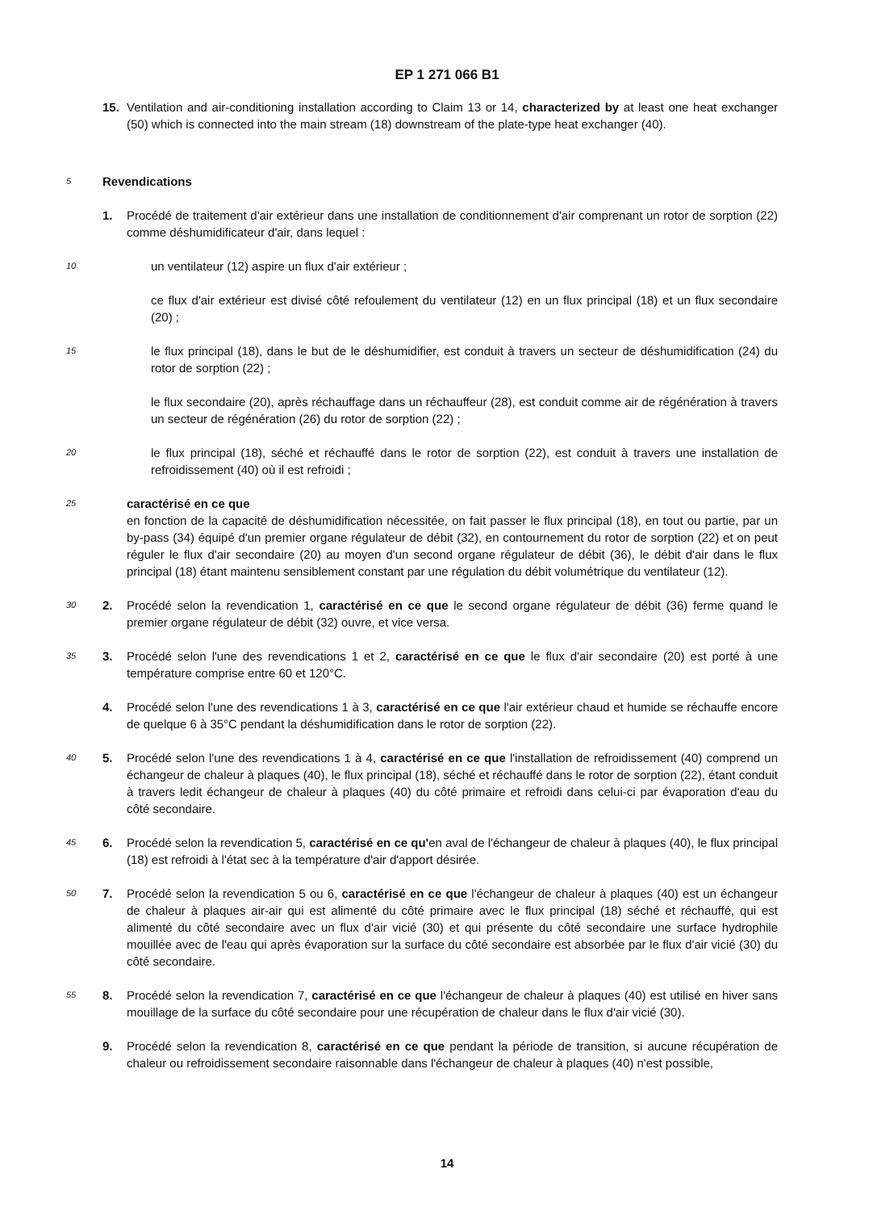EP 1 271 066 B1
15. Ventilation and air-conditioning installation according to Claim 13 or 14, characterized by at least one heat exchanger (50) which is connected into the main stream (18) downstream of the plate-type heat exchanger (40).
5
Revendications
1. Procédé de traitement d'air extérieur dans une installation de conditionnement d'air comprenant un rotor de sorption (22) comme déshumidificateur d'air, dans lequel :
10
un ventilateur (12) aspire un flux d'air extérieur ;
ce flux d'air extérieur est divisé côté refoulement du ventilateur (12) en un flux principal (18) et un flux secondaire (20) ;
15
le flux principal (18), dans le but de le déshumidifier, est conduit à travers un secteur de déshumidification (24) du rotor de sorption (22) ;
le flux secondaire (20), après réchauffage dans un réchauffeur (28), est conduit comme air de régénération à travers un secteur de régénération (26) du rotor de sorption (22) ;
20
le flux principal (18), séché et réchauffé dans le rotor de sorption (22), est conduit à travers une installation de refroidissement (40) où il est refroidi ;
25
caractérisé en ce que
en fonction de la capacité de déshumidification nécessitée, on fait passer le flux principal (18), en tout ou partie, par un by-pass (34) équipé d'un premier organe régulateur de débit (32), en contournement du rotor de sorption (22) et on peut réguler le flux d'air secondaire (20) au moyen d'un second organe régulateur de débit (36), le débit d'air dans le flux principal (18) étant maintenu sensiblement constant par une régulation du débit volumétrique du ventilateur (12).
30
2. Procédé selon la revendication 1, caractérisé en ce que le second organe régulateur de débit (36) ferme quand le premier organe régulateur de débit (32) ouvre, et vice versa.
35
3. Procédé selon l'une des revendications 1 et 2, caractérisé en ce que le flux d'air secondaire (20) est porté à une température comprise entre 60 et 120°C.
4. Procédé selon l'une des revendications 1 à 3, caractérisé en ce que l'air extérieur chaud et humide se réchauffe encore de quelque 6 à 35°C pendant la déshumidification dans le rotor de sorption (22).
40
5. Procédé selon l'une des revendications 1 à 4, caractérisé en ce que l'installation de refroidissement (40) comprend un échangeur de chaleur à plaques (40), le flux principal (18), séché et réchauffé dans le rotor de sorption (22), étant conduit à travers ledit échangeur de chaleur à plaques (40) du côté primaire et refroidi dans celui-ci par évaporation d'eau du côté secondaire.
45
6. Procédé selon la revendication 5, caractérisé en ce qu'en aval de l'échangeur de chaleur à plaques (40), le flux principal (18) est refroidi à l'état sec à la température d'air d'apport désirée.
50
7. Procédé selon la revendication 5 ou 6, caractérisé en ce que l'échangeur de chaleur à plaques (40) est un échangeur de chaleur à plaques air-air qui est alimenté du côté primaire avec le flux principal (18) séché et réchauffé, qui est alimenté du côté secondaire avec un flux d'air vicié (30) et qui présente du côté secondaire une surface hydrophile mouillée avec de l'eau qui après évaporation sur la surface du côté secondaire est absorbée par le flux d'air vicié (30) du côté secondaire.
55
8. Procédé selon la revendication 7, caractérisé en ce que l'échangeur de chaleur à plaques (40) est utilisé en hiver sans mouillage de la surface du côté secondaire pour une récupération de chaleur dans le flux d'air vicié (30).
9. Procédé selon la revendication 8, caractérisé en ce que pendant la période de transition, si aucune récupération de chaleur ou refroidissement secondaire raisonnable dans l'échangeur de chaleur à plaques (40) n'est possible,
14